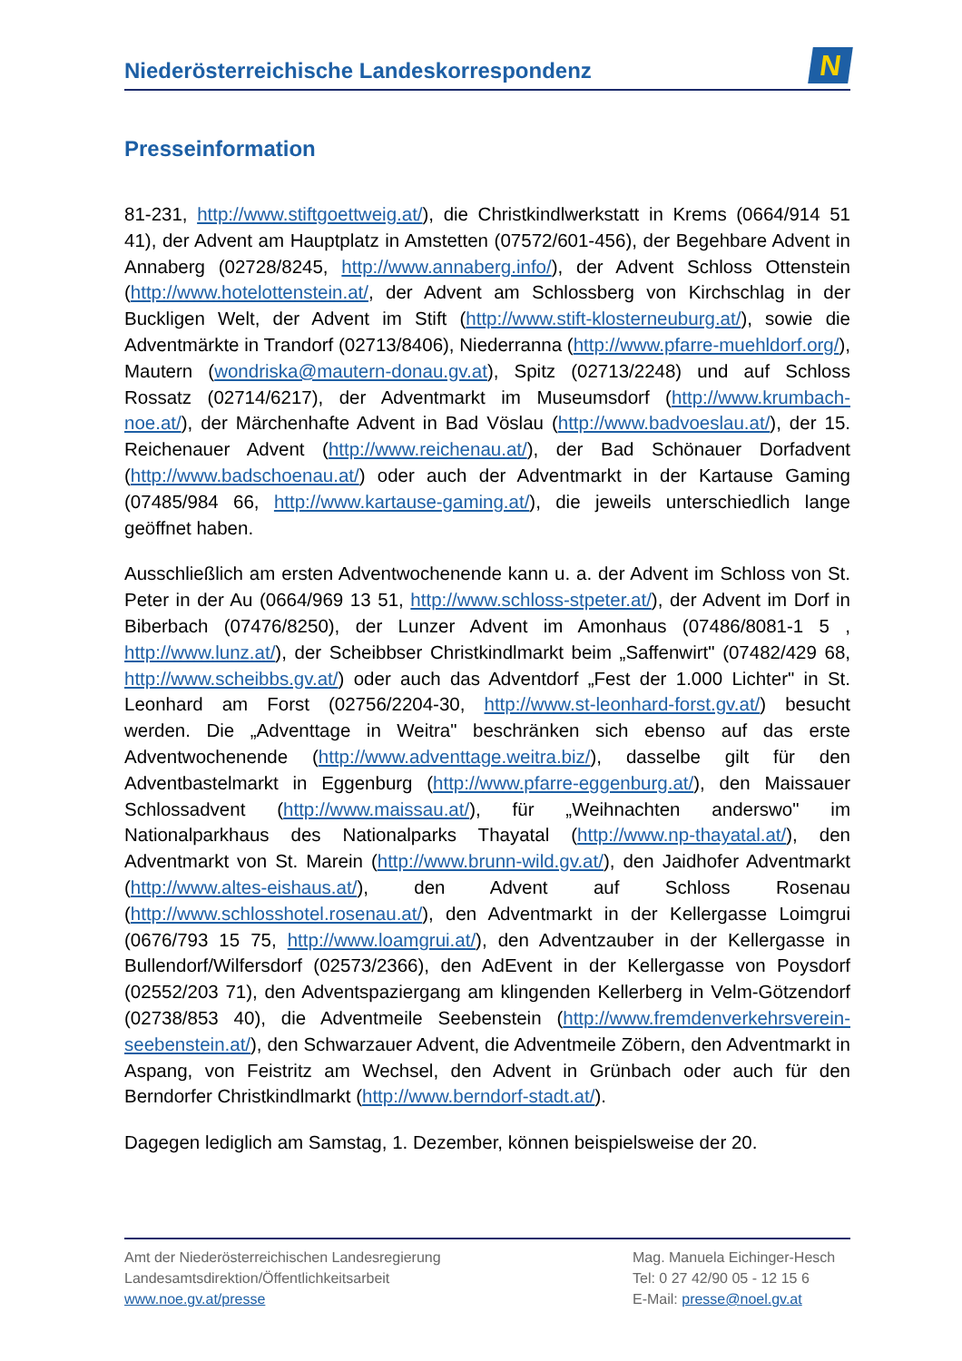Niederösterreichische Landeskorrespondenz
N
Presseinformation
81-231, http://www.stiftgoettweig.at/), die Christkindlwerkstatt in Krems (0664/914 51 41), der Advent am Hauptplatz in Amstetten (07572/601-456), der Begehbare Advent in Annaberg (02728/8245, http://www.annaberg.info/), der Advent Schloss Ottenstein (http://www.hotelottenstein.at/, der Advent am Schlossberg von Kirchschlag in der Buckligen Welt, der Advent im Stift (http://www.stift-klosterneuburg.at/), sowie die Adventmärkte in Trandorf (02713/8406), Niederranna (http://www.pfarre-muehldorf.org/), Mautern (wondriska@mautern-donau.gv.at), Spitz (02713/2248) und auf Schloss Rossatz (02714/6217), der Adventmarkt im Museumsdorf (http://www.krumbach-noe.at/), der Märchenhafte Advent in Bad Vöslau (http://www.badvoeslau.at/), der 15. Reichenauer Advent (http://www.reichenau.at/), der Bad Schönauer Dorfadvent (http://www.badschoenau.at/) oder auch der Adventmarkt in der Kartause Gaming (07485/984 66, http://www.kartause-gaming.at/), die jeweils unterschiedlich lange geöffnet haben.
Ausschließlich am ersten Adventwochenende kann u. a. der Advent im Schloss von St. Peter in der Au (0664/969 13 51, http://www.schloss-stpeter.at/), der Advent im Dorf in Biberbach (07476/8250), der Lunzer Advent im Amonhaus (07486/8081-1 5 , http://www.lunz.at/), der Scheibbser Christkindlmarkt beim „Saffenwirt" (07482/429 68, http://www.scheibbs.gv.at/) oder auch das Adventdorf „Fest der 1.000 Lichter" in St. Leonhard am Forst (02756/2204-30, http://www.st-leonhard-forst.gv.at/) besucht werden. Die „Adventtage in Weitra" beschränken sich ebenso auf das erste Adventwochenende (http://www.adventtage.weitra.biz/), dasselbe gilt für den Adventbastelmarkt in Eggenburg (http://www.pfarre-eggenburg.at/), den Maissauer Schlossadvent (http://www.maissau.at/), für „Weihnachten anderswo" im Nationalparkhaus des Nationalparks Thayatal (http://www.np-thayatal.at/), den Adventmarkt von St. Marein (http://www.brunn-wild.gv.at/), den Jaidhofer Adventmarkt (http://www.altes-eishaus.at/), den Advent auf Schloss Rosenau (http://www.schlosshotel.rosenau.at/), den Adventmarkt in der Kellergasse Loimgrui (0676/793 15 75, http://www.loamgrui.at/), den Adventzauber in der Kellergasse in Bullendorf/Wilfersdorf (02573/2366), den AdEvent in der Kellergasse von Poysdorf (02552/203 71), den Adventspaziergang am klingenden Kellerberg in Velm-Götzendorf (02738/853 40), die Adventmeile Seebenstein (http://www.fremdenverkehrsverein-seebenstein.at/), den Schwarzauer Advent, die Adventmeile Zöbern, den Adventmarkt in Aspang, von Feistritz am Wechsel, den Advent in Grünbach oder auch für den Berndorfer Christkindlmarkt (http://www.berndorf-stadt.at/).
Dagegen lediglich am Samstag, 1. Dezember, können beispielsweise der 20.
Amt der Niederösterreichischen Landesregierung
Landesamtsdirektion/Öffentlichkeitsarbeit
www.noe.gv.at/presse
Mag. Manuela Eichinger-Hesch
Tel: 0 27 42/90 05 - 12 15 6
E-Mail: presse@noel.gv.at